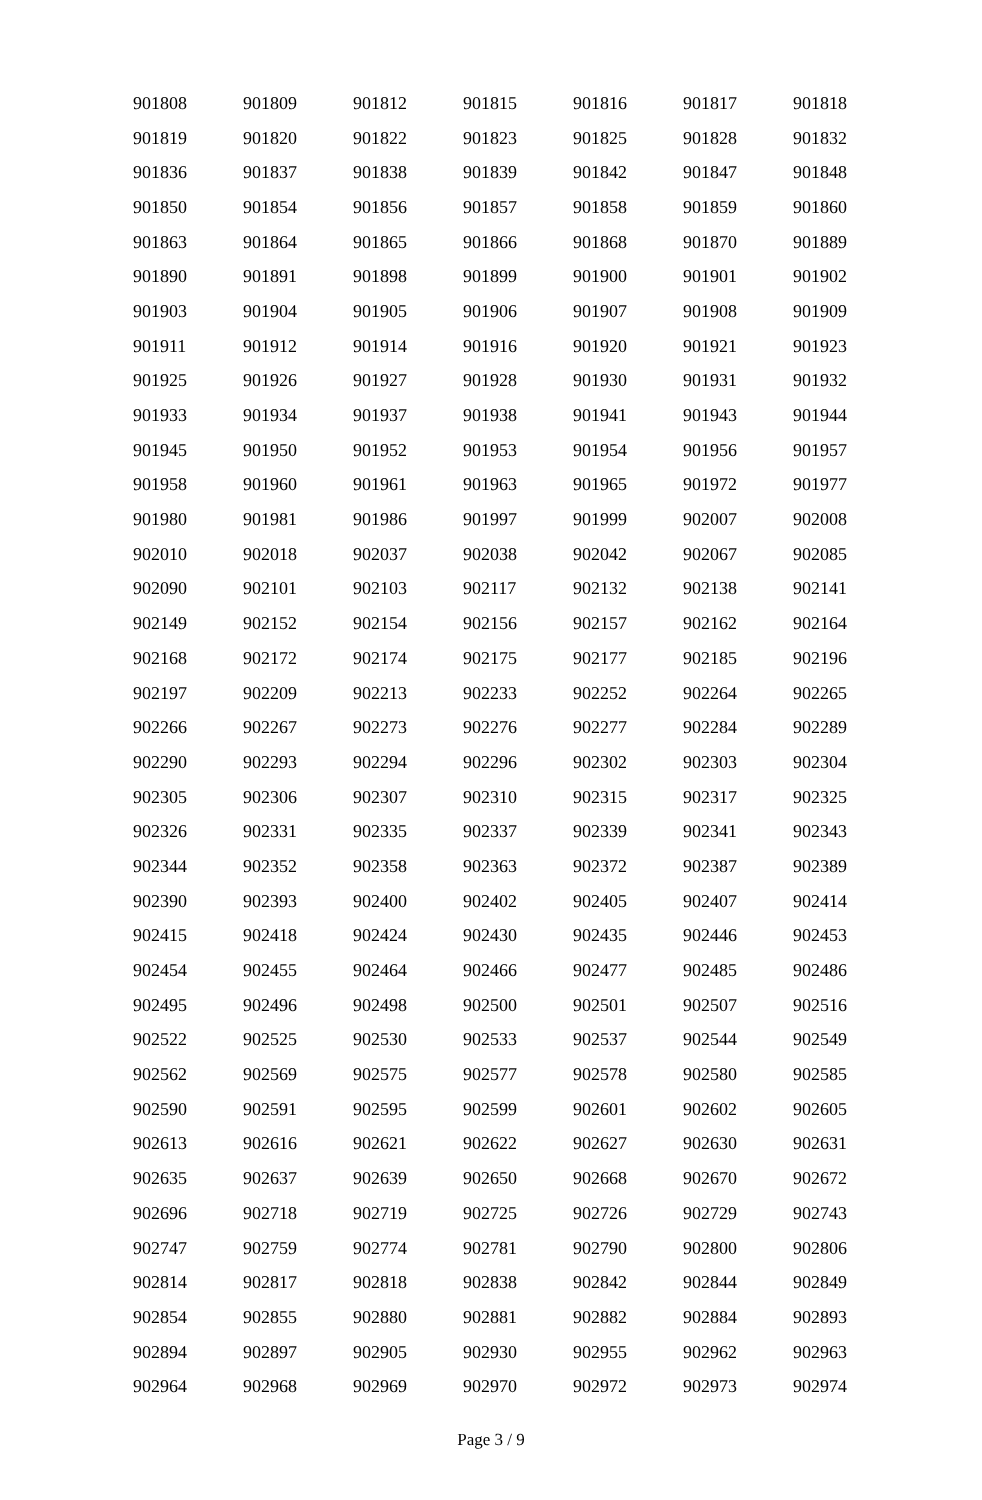| 901808 | 901809 | 901812 | 901815 | 901816 | 901817 | 901818 |
| 901819 | 901820 | 901822 | 901823 | 901825 | 901828 | 901832 |
| 901836 | 901837 | 901838 | 901839 | 901842 | 901847 | 901848 |
| 901850 | 901854 | 901856 | 901857 | 901858 | 901859 | 901860 |
| 901863 | 901864 | 901865 | 901866 | 901868 | 901870 | 901889 |
| 901890 | 901891 | 901898 | 901899 | 901900 | 901901 | 901902 |
| 901903 | 901904 | 901905 | 901906 | 901907 | 901908 | 901909 |
| 901911 | 901912 | 901914 | 901916 | 901920 | 901921 | 901923 |
| 901925 | 901926 | 901927 | 901928 | 901930 | 901931 | 901932 |
| 901933 | 901934 | 901937 | 901938 | 901941 | 901943 | 901944 |
| 901945 | 901950 | 901952 | 901953 | 901954 | 901956 | 901957 |
| 901958 | 901960 | 901961 | 901963 | 901965 | 901972 | 901977 |
| 901980 | 901981 | 901986 | 901997 | 901999 | 902007 | 902008 |
| 902010 | 902018 | 902037 | 902038 | 902042 | 902067 | 902085 |
| 902090 | 902101 | 902103 | 902117 | 902132 | 902138 | 902141 |
| 902149 | 902152 | 902154 | 902156 | 902157 | 902162 | 902164 |
| 902168 | 902172 | 902174 | 902175 | 902177 | 902185 | 902196 |
| 902197 | 902209 | 902213 | 902233 | 902252 | 902264 | 902265 |
| 902266 | 902267 | 902273 | 902276 | 902277 | 902284 | 902289 |
| 902290 | 902293 | 902294 | 902296 | 902302 | 902303 | 902304 |
| 902305 | 902306 | 902307 | 902310 | 902315 | 902317 | 902325 |
| 902326 | 902331 | 902335 | 902337 | 902339 | 902341 | 902343 |
| 902344 | 902352 | 902358 | 902363 | 902372 | 902387 | 902389 |
| 902390 | 902393 | 902400 | 902402 | 902405 | 902407 | 902414 |
| 902415 | 902418 | 902424 | 902430 | 902435 | 902446 | 902453 |
| 902454 | 902455 | 902464 | 902466 | 902477 | 902485 | 902486 |
| 902495 | 902496 | 902498 | 902500 | 902501 | 902507 | 902516 |
| 902522 | 902525 | 902530 | 902533 | 902537 | 902544 | 902549 |
| 902562 | 902569 | 902575 | 902577 | 902578 | 902580 | 902585 |
| 902590 | 902591 | 902595 | 902599 | 902601 | 902602 | 902605 |
| 902613 | 902616 | 902621 | 902622 | 902627 | 902630 | 902631 |
| 902635 | 902637 | 902639 | 902650 | 902668 | 902670 | 902672 |
| 902696 | 902718 | 902719 | 902725 | 902726 | 902729 | 902743 |
| 902747 | 902759 | 902774 | 902781 | 902790 | 902800 | 902806 |
| 902814 | 902817 | 902818 | 902838 | 902842 | 902844 | 902849 |
| 902854 | 902855 | 902880 | 902881 | 902882 | 902884 | 902893 |
| 902894 | 902897 | 902905 | 902930 | 902955 | 902962 | 902963 |
| 902964 | 902968 | 902969 | 902970 | 902972 | 902973 | 902974 |
Page 3 / 9